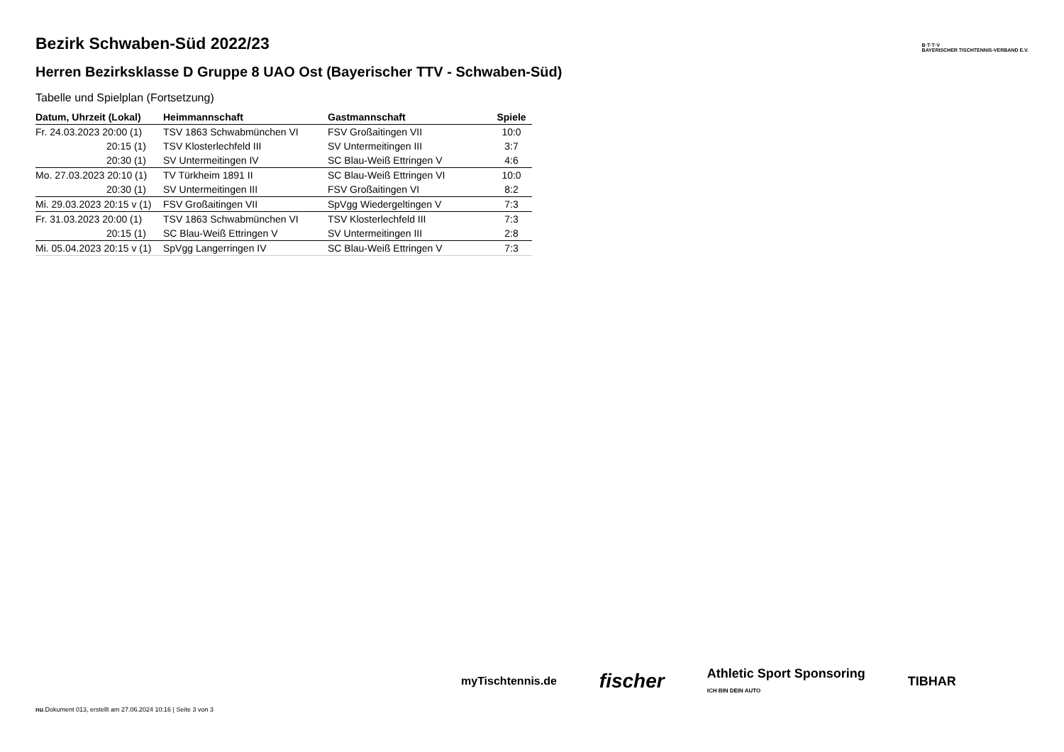B·T·T·V
BAYERISCHER TISCHTENNIS-VERBAND E.V.
Bezirk Schwaben-Süd 2022/23
Herren Bezirksklasse D Gruppe 8 UAO Ost (Bayerischer TTV - Schwaben-Süd)
Tabelle und Spielplan (Fortsetzung)
| Datum, Uhrzeit (Lokal) | Heimmannschaft | Gastmannschaft | Spiele |
| --- | --- | --- | --- |
| Fr. 24.03.2023 20:00 (1) | TSV 1863 Schwabmünchen VI | FSV Großaitingen VII | 10:0 |
| 20:15 (1) | TSV Klosterlechfeld III | SV Untermeitingen III | 3:7 |
| 20:30 (1) | SV Untermeitingen IV | SC Blau-Weiß Ettringen V | 4:6 |
| Mo. 27.03.2023 20:10 (1) | TV Türkheim 1891 II | SC Blau-Weiß Ettringen VI | 10:0 |
| 20:30 (1) | SV Untermeitingen III | FSV Großaitingen VI | 8:2 |
| Mi. 29.03.2023 20:15 v (1) | FSV Großaitingen VII | SpVgg Wiedergeltingen V | 7:3 |
| Fr. 31.03.2023 20:00 (1) | TSV 1863 Schwabmünchen VI | TSV Klosterlechfeld III | 7:3 |
| 20:15 (1) | SC Blau-Weiß Ettringen V | SV Untermeitingen III | 2:8 |
| Mi. 05.04.2023 20:15 v (1) | SpVgg Langerringen IV | SC Blau-Weiß Ettringen V | 7:3 |
myTischtennis.de fischer Athletic Sport Sponsoring
ICH BIN DEIN AUTO TIBHAR
nu.Dokument 013, erstellt am 27.06.2024 10:16 | Seite 3 von 3